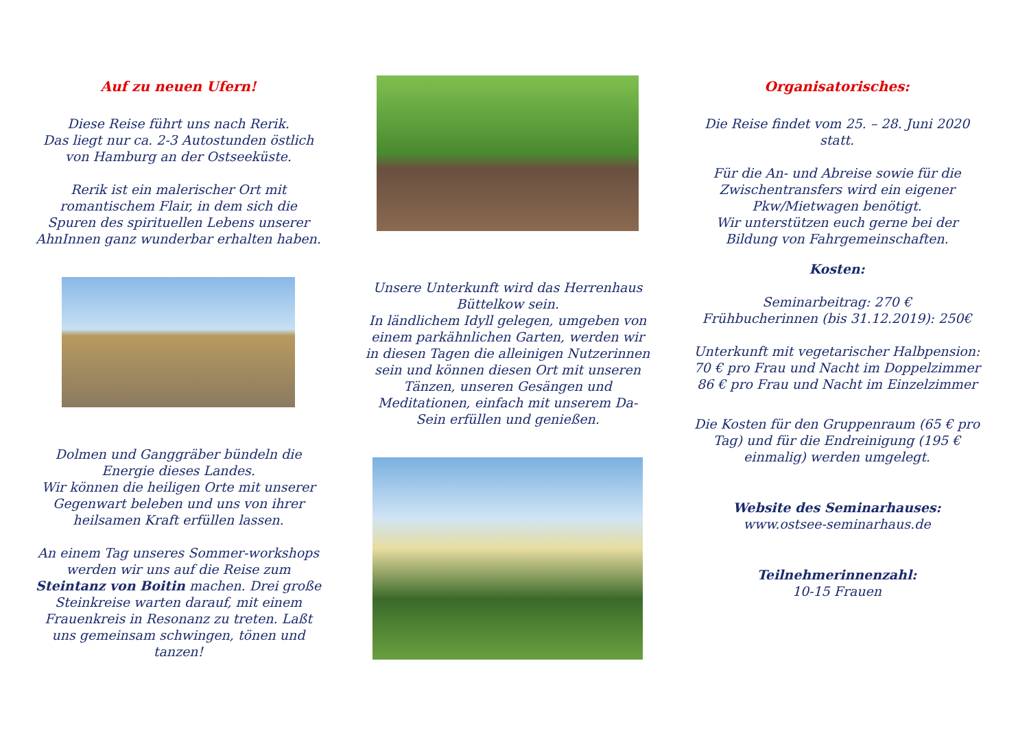Auf zu neuen Ufern!
Diese Reise führt uns nach Rerik.
Das liegt nur ca. 2-3 Autostunden östlich von Hamburg an der Ostseeküste.
Rerik ist ein malerischer Ort mit romantischem Flair, in dem sich die Spuren des spirituellen Lebens unserer AhnInnen ganz wunderbar erhalten haben.
Dolmen und Ganggräber bündeln die Energie dieses Landes.
Wir können die heiligen Orte mit unserer Gegenwart beleben und uns von ihrer heilsamen Kraft erfüllen lassen.
An einem Tag unseres Sommer-workshops werden wir uns auf die Reise zum Steintanz von Boitin machen. Drei große Steinkreise warten darauf, mit einem Frauenkreis in Resonanz zu treten. Laßt uns gemeinsam schwingen, tönen und tanzen!
Unsere Unterkunft wird das Herrenhaus Büttelkow sein.
In ländlichem Idyll gelegen, umgeben von einem parkähnlichen Garten, werden wir in diesen Tagen die alleinigen Nutzerinnen sein und können diesen Ort mit unseren Tänzen, unseren Gesängen und Meditationen, einfach mit unserem Da-Sein erfüllen und genießen.
Organisatorisches:
Die Reise findet vom 25. – 28. Juni 2020 statt.
Für die An- und Abreise sowie für die Zwischentransfers wird ein eigener Pkw/Mietwagen benötigt.
Wir unterstützen euch gerne bei der Bildung von Fahrgemeinschaften.
Kosten:
Seminarbeitrag: 270 €
Frühbucherinnen (bis 31.12.2019): 250€
Unterkunft mit vegetarischer Halbpension:
70 € pro Frau und Nacht im Doppelzimmer
86 € pro Frau und Nacht im Einzelzimmer
Die Kosten für den Gruppenraum (65 € pro Tag) und für die Endreinigung (195 € einmalig) werden umgelegt.
Website des Seminarhauses:
www.ostsee-seminarhaus.de
Teilnehmerinnenzahl:
10-15 Frauen